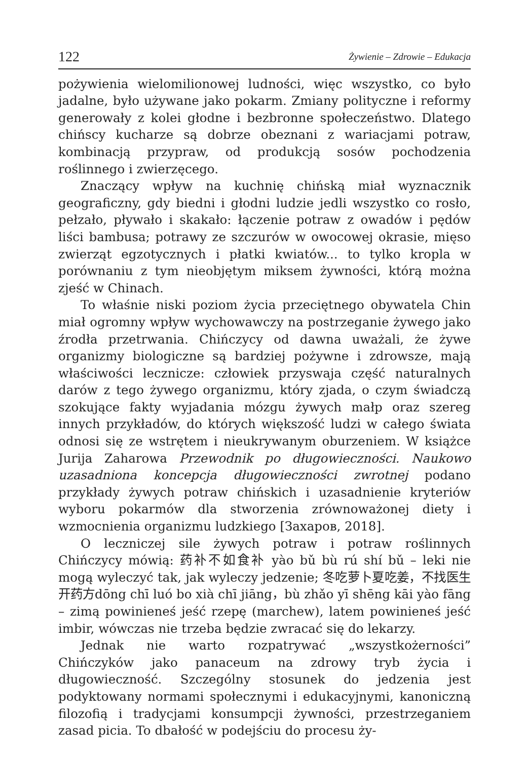122 Żywienie – Zdrowie – Edukacja
pożywienia wielomilionowej ludności, więc wszystko, co było jadalne, było używane jako pokarm. Zmiany polityczne i reformy generowały z kolei głodne i bezbronne społeczeństwo. Dlatego chińscy kucharze są dobrze obeznani z wariacjami potraw, kombinacją przypraw, od produkcją sosów pochodzenia roślinnego i zwierzęcego.
Znaczący wpływ na kuchnię chińską miał wyznacznik geograficzny, gdy biedni i głodni ludzie jedli wszystko co rosło, pełzało, pływało i skakało: łączenie potraw z owadów i pędów liści bambusa; potrawy ze szczurów w owocowej okrasie, mięso zwierząt egzotycznych i płatki kwiatów... to tylko kropla w porównaniu z tym nieobjętym miksem żywności, którą można zjeść w Chinach.
To właśnie niski poziom życia przeciętnego obywatela Chin miał ogromny wpływ wychowawczy na postrzeganie żywego jako źrodła przetrwania. Chińczycy od dawna uważali, że żywe organizmy biologiczne są bardziej pożywne i zdrowsze, mają właściwości lecznicze: człowiek przyswaja część naturalnych darów z tego żywego organizmu, który zjada, o czym świadczą szokujące fakty wyjadania mózgu żywych małp oraz szereg innych przykładów, do których większość ludzi w całego świata odnosi się ze wstrętem i nieukrywanym oburzeniem. W książce Jurija Zaharowa Przewodnik po długowieczności. Naukowo uzasadniona koncepcja długowieczności zwrotnej podano przykłady żywych potraw chińskich i uzasadnienie kryteriów wyboru pokarmów dla stworzenia zrównoważonej diety i wzmocnienia organizmu ludzkiego [Захаров, 2018].
O leczniczej sile żywych potraw i potraw roślinnych Chińczycy mówią: 药补不如食补 yào bǔ bù rú shí bǔ – leki nie mogą wyleczyć tak, jak wyleczy jedzenie; 冬吃萝卜夏吃姜，不找医生开药方dōng chī luó bo xià chī jiāng，bù zhǎo yī shēng kāi yào fāng – zimą powinieneś jeść rzepę (marchew), latem powinieneś jeść imbir, wówczas nie trzeba będzie zwracać się do lekarzy.
Jednak nie warto rozpatrywać „wszystkożerności” Chińczyków jako panaceum na zdrowy tryb życia i długowieczność. Szczególny stosunek do jedzenia jest podyktowany normami społecznymi i edukacyjnymi, kanoniczną filozofią i tradycjami konsumpcji żywności, przestrzeganiem zasad picia. To dbałość w podejściu do procesu ży-